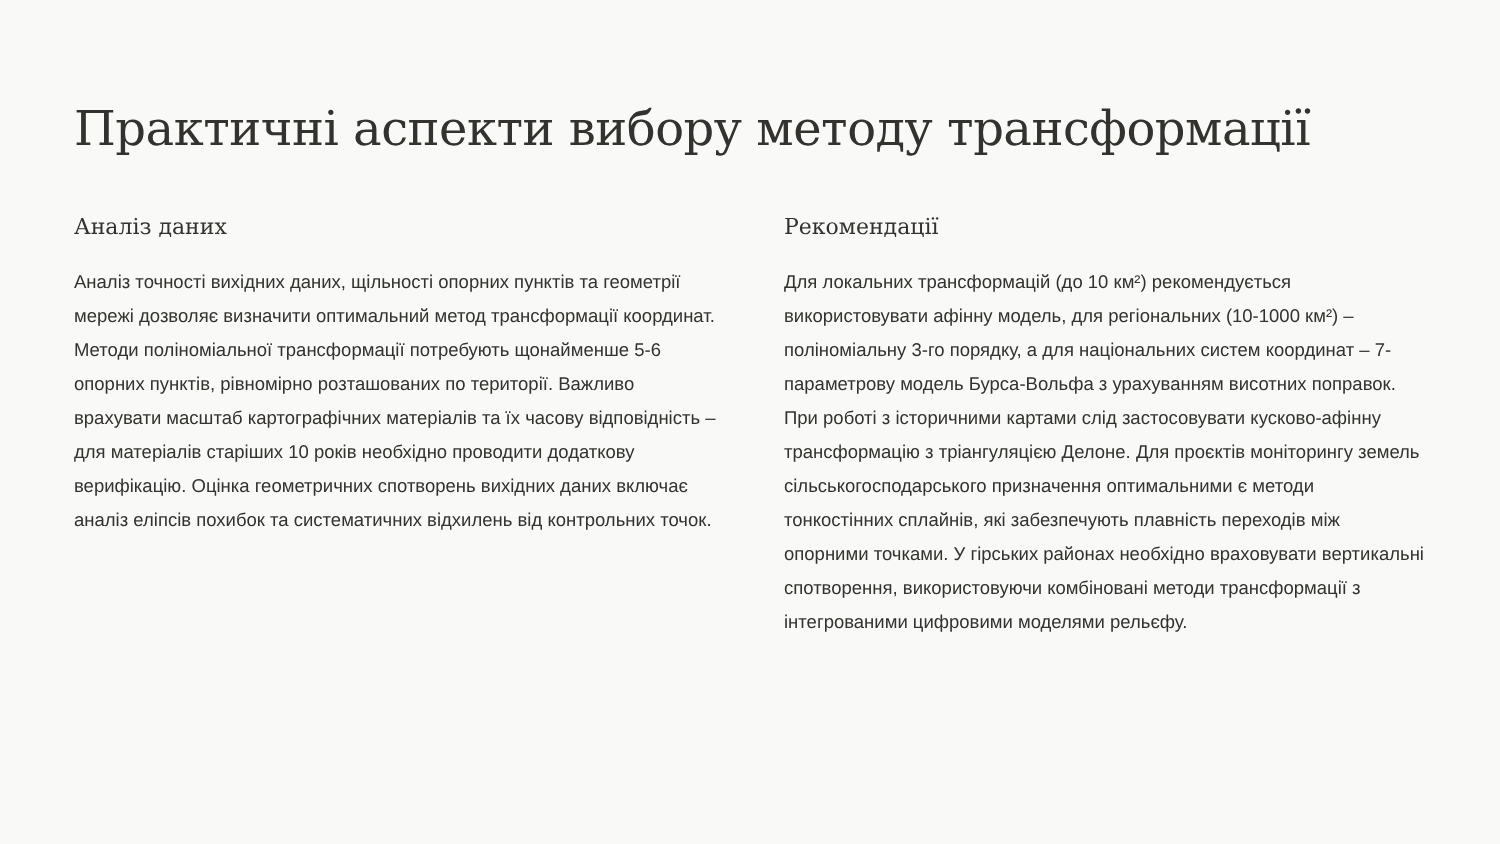Практичні аспекти вибору методу трансформації
Аналіз даних
Аналіз точності вихідних даних, щільності опорних пунктів та геометрії мережі дозволяє визначити оптимальний метод трансформації координат. Методи поліноміальної трансформації потребують щонайменше 5-6 опорних пунктів, рівномірно розташованих по території. Важливо врахувати масштаб картографічних матеріалів та їх часову відповідність – для матеріалів старіших 10 років необхідно проводити додаткову верифікацію. Оцінка геометричних спотворень вихідних даних включає аналіз еліпсів похибок та систематичних відхилень від контрольних точок.
Рекомендації
Для локальних трансформацій (до 10 км²) рекомендується використовувати афінну модель, для регіональних (10-1000 км²) – поліноміальну 3-го порядку, а для національних систем координат – 7-параметрову модель Бурса-Вольфа з урахуванням висотних поправок. При роботі з історичними картами слід застосовувати кусково-афінну трансформацію з тріангуляцією Делоне. Для проєктів моніторингу земель сільськогосподарського призначення оптимальними є методи тонкостінних сплайнів, які забезпечують плавність переходів між опорними точками. У гірських районах необхідно враховувати вертикальні спотворення, використовуючи комбіновані методи трансформації з інтегрованими цифровими моделями рельєфу.